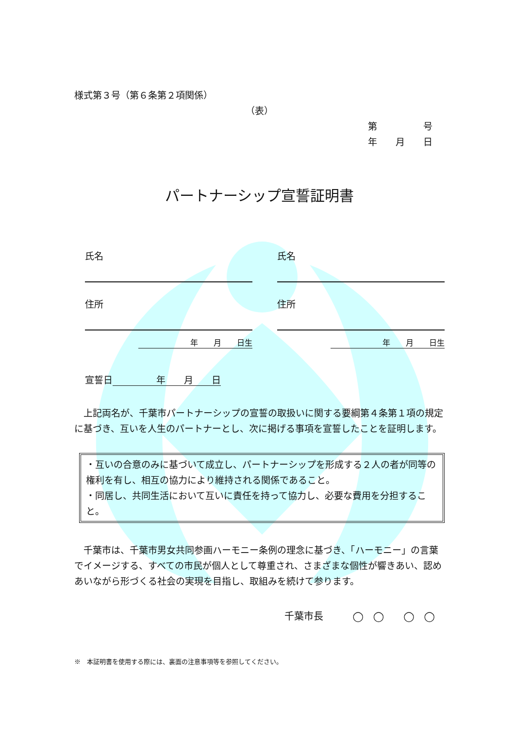様式第３号（第６条第２項関係）
（表）
第　　　　　号
年　　月　　日
パートナーシップ宣誓証明書
氏名
住所
年　　月　　日生
氏名
住所
年　　月　　日生
宣誓日 年　　月　　日
上記両名が、千葉市パートナーシップの宣誓の取扱いに関する要綱第４条第１項の規定に基づき、互いを人生のパートナーとし、次に掲げる事項を宣誓したことを証明します。
・互いの合意のみに基づいて成立し、パートナーシップを形成する２人の者が同等の権利を有し、相互の協力により維持される関係であること。
・同居し、共同生活において互いに責任を持って協力し、必要な費用を分担すること。
千葉市は、千葉市男女共同参画ハーモニー条例の理念に基づき、「ハーモニー」の言葉でイメージする、すべての市民が個人として尊重され、さまざまな個性が響きあい、認めあいながら形づくる社会の実現を目指し、取組みを続けて参ります。
千葉市長　　　◯　◯　　◯　◯
※　本証明書を使用する際には、裏面の注意事項等を参照してください。